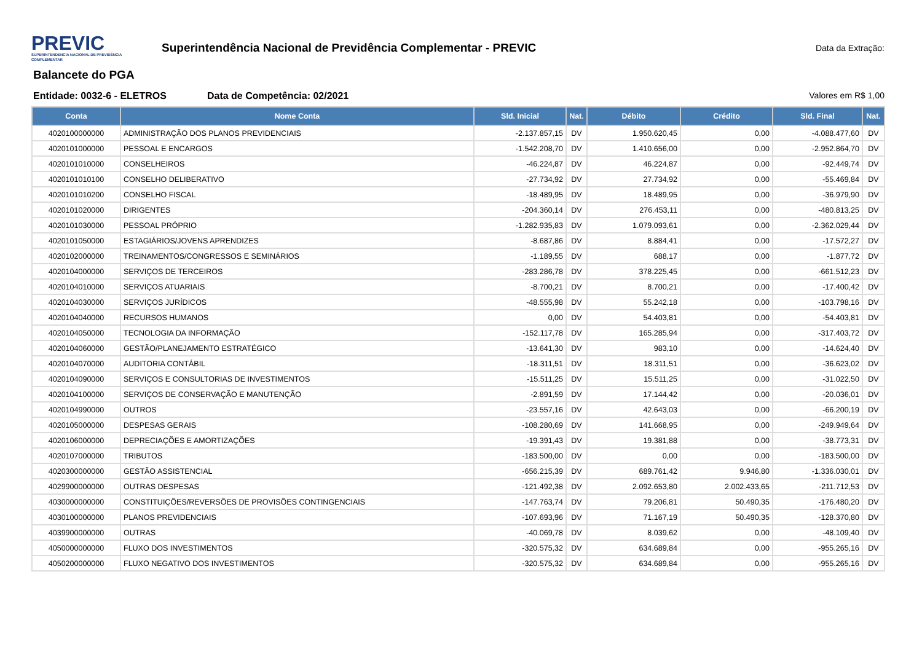PREVIC
SUPERINTENDENCIA NACIONAL DE PREVIDÊNCIA COMPLEMENTAR
Superintendência Nacional de Previdência Complementar - PREVIC
Data da Extração:
Balancete do PGA
Entidade: 0032-6 - ELETROS Data de Competência: 02/2021 Valores em R$ 1,00
| Conta | Nome Conta | Sld. Inicial | Nat. | Débito | Crédito | Sld. Final | Nat. |
| --- | --- | --- | --- | --- | --- | --- | --- |
| 4020100000000 | ADMINISTRAÇÃO DOS PLANOS PREVIDENCIAIS | -2.137.857,15 | DV | 1.950.620,45 | 0,00 | -4.088.477,60 | DV |
| 4020101000000 | PESSOAL E ENCARGOS | -1.542.208,70 | DV | 1.410.656,00 | 0,00 | -2.952.864,70 | DV |
| 4020101010000 | CONSELHEIROS | -46.224,87 | DV | 46.224,87 | 0,00 | -92.449,74 | DV |
| 4020101010100 | CONSELHO DELIBERATIVO | -27.734,92 | DV | 27.734,92 | 0,00 | -55.469,84 | DV |
| 4020101010200 | CONSELHO FISCAL | -18.489,95 | DV | 18.489,95 | 0,00 | -36.979,90 | DV |
| 4020101020000 | DIRIGENTES | -204.360,14 | DV | 276.453,11 | 0,00 | -480.813,25 | DV |
| 4020101030000 | PESSOAL PRÓPRIO | -1.282.935,83 | DV | 1.079.093,61 | 0,00 | -2.362.029,44 | DV |
| 4020101050000 | ESTAGIÁRIOS/JOVENS APRENDIZES | -8.687,86 | DV | 8.884,41 | 0,00 | -17.572,27 | DV |
| 4020102000000 | TREINAMENTOS/CONGRESSOS E SEMINÁRIOS | -1.189,55 | DV | 688,17 | 0,00 | -1.877,72 | DV |
| 4020104000000 | SERVIÇOS DE TERCEIROS | -283.286,78 | DV | 378.225,45 | 0,00 | -661.512,23 | DV |
| 4020104010000 | SERVIÇOS ATUARIAIS | -8.700,21 | DV | 8.700,21 | 0,00 | -17.400,42 | DV |
| 4020104030000 | SERVIÇOS JURÍDICOS | -48.555,98 | DV | 55.242,18 | 0,00 | -103.798,16 | DV |
| 4020104040000 | RECURSOS HUMANOS | 0,00 | DV | 54.403,81 | 0,00 | -54.403,81 | DV |
| 4020104050000 | TECNOLOGIA DA INFORMAÇÃO | -152.117,78 | DV | 165.285,94 | 0,00 | -317.403,72 | DV |
| 4020104060000 | GESTÃO/PLANEJAMENTO ESTRATÉGICO | -13.641,30 | DV | 983,10 | 0,00 | -14.624,40 | DV |
| 4020104070000 | AUDITORIA CONTÁBIL | -18.311,51 | DV | 18.311,51 | 0,00 | -36.623,02 | DV |
| 4020104090000 | SERVIÇOS E CONSULTORIAS DE INVESTIMENTOS | -15.511,25 | DV | 15.511,25 | 0,00 | -31.022,50 | DV |
| 4020104100000 | SERVIÇOS DE CONSERVAÇÃO E MANUTENÇÃO | -2.891,59 | DV | 17.144,42 | 0,00 | -20.036,01 | DV |
| 4020104990000 | OUTROS | -23.557,16 | DV | 42.643,03 | 0,00 | -66.200,19 | DV |
| 4020105000000 | DESPESAS GERAIS | -108.280,69 | DV | 141.668,95 | 0,00 | -249.949,64 | DV |
| 4020106000000 | DEPRECIAÇÕES E AMORTIZAÇÕES | -19.391,43 | DV | 19.381,88 | 0,00 | -38.773,31 | DV |
| 4020107000000 | TRIBUTOS | -183.500,00 | DV | 0,00 | 0,00 | -183.500,00 | DV |
| 4020300000000 | GESTÃO ASSISTENCIAL | -656.215,39 | DV | 689.761,42 | 9.946,80 | -1.336.030,01 | DV |
| 4029900000000 | OUTRAS DESPESAS | -121.492,38 | DV | 2.092.653,80 | 2.002.433,65 | -211.712,53 | DV |
| 4030000000000 | CONSTITUIÇÕES/REVERSÕES DE PROVISÕES CONTINGENCIAIS | -147.763,74 | DV | 79.206,81 | 50.490,35 | -176.480,20 | DV |
| 4030100000000 | PLANOS PREVIDENCIAIS | -107.693,96 | DV | 71.167,19 | 50.490,35 | -128.370,80 | DV |
| 4039900000000 | OUTRAS | -40.069,78 | DV | 8.039,62 | 0,00 | -48.109,40 | DV |
| 4050000000000 | FLUXO DOS INVESTIMENTOS | -320.575,32 | DV | 634.689,84 | 0,00 | -955.265,16 | DV |
| 4050200000000 | FLUXO NEGATIVO DOS INVESTIMENTOS | -320.575,32 | DV | 634.689,84 | 0,00 | -955.265,16 | DV |